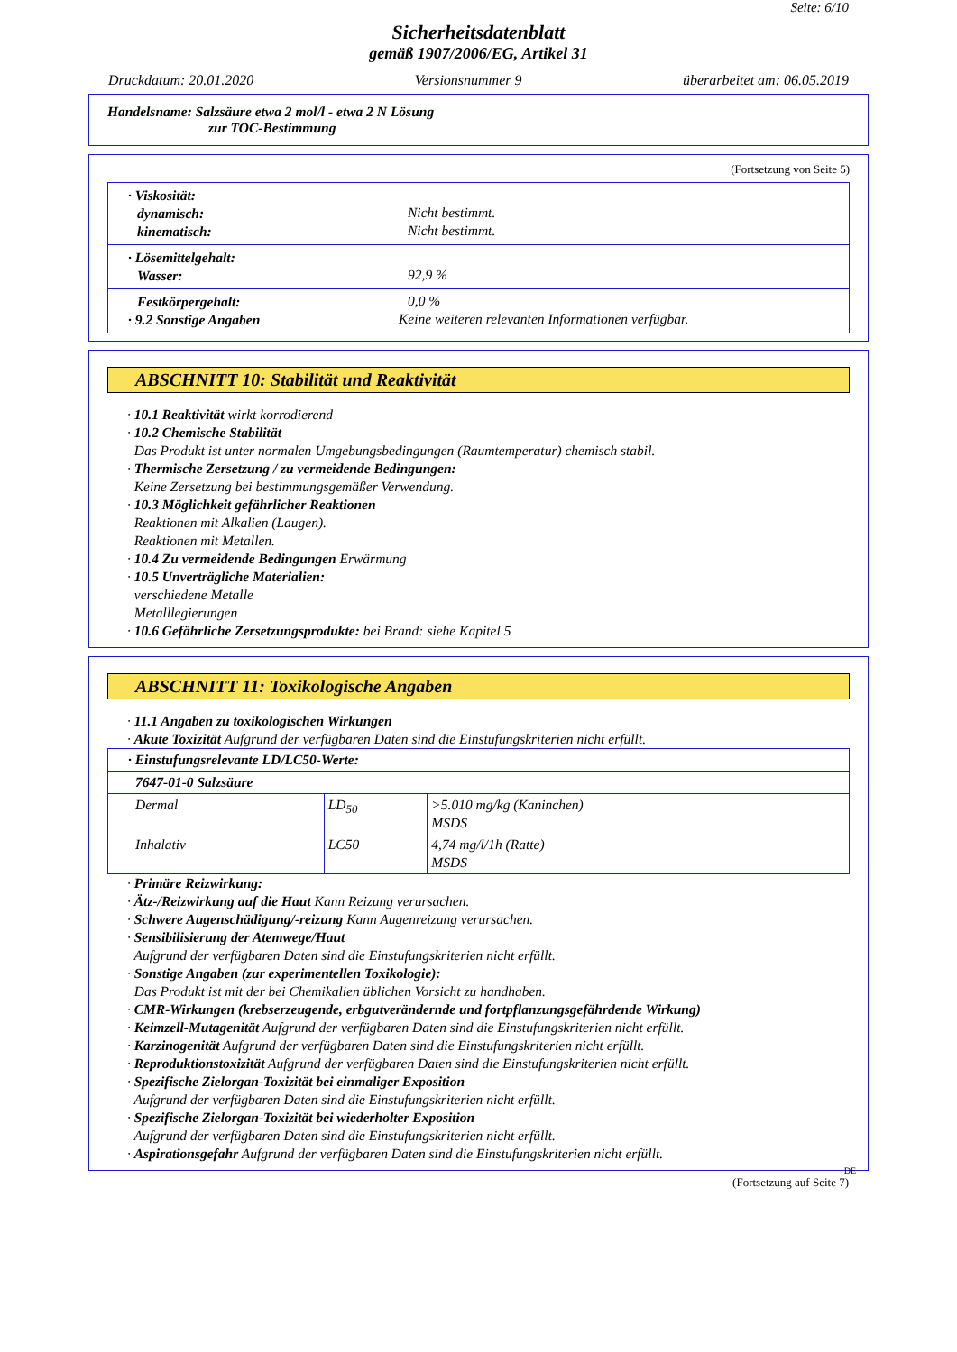Seite: 6/10
Sicherheitsdatenblatt
gemäß 1907/2006/EG, Artikel 31
Druckdatum: 20.01.2020 Versionsnummer 9 überarbeitet am: 06.05.2019
Handelsname: Salzsäure etwa 2 mol/l - etwa 2 N Lösung
zur TOC-Bestimmung
(Fortsetzung von Seite 5)
· Viskosität:
dynamisch:
Nicht bestimmt.
kinematisch:
Nicht bestimmt.
· Lösemittelgehalt:
Wasser:
92,9 %
Festkörpergehalt:
0,0 %
· 9.2 Sonstige Angaben
Keine weiteren relevanten Informationen verfügbar.
ABSCHNITT 10: Stabilität und Reaktivität
· 10.1 Reaktivität wirkt korrodierend
· 10.2 Chemische Stabilität
Das Produkt ist unter normalen Umgebungsbedingungen (Raumtemperatur) chemisch stabil.
· Thermische Zersetzung / zu vermeidende Bedingungen:
Keine Zersetzung bei bestimmungsgemäßer Verwendung.
· 10.3 Möglichkeit gefährlicher Reaktionen
Reaktionen mit Alkalien (Laugen).
Reaktionen mit Metallen.
· 10.4 Zu vermeidende Bedingungen Erwärmung
· 10.5 Unverträgliche Materialien:
verschiedene Metalle
Metalllegierungen
· 10.6 Gefährliche Zersetzungsprodukte: bei Brand: siehe Kapitel 5
ABSCHNITT 11: Toxikologische Angaben
· 11.1 Angaben zu toxikologischen Wirkungen
· Akute Toxizität Aufgrund der verfügbaren Daten sind die Einstufungskriterien nicht erfüllt.
| · Einstufungsrelevante LD/LC50-Werte: | | |
| 7647-01-0 Salzsäure | | |
| Dermal | LD<sub>50</sub> | >5.010 mg/kg (Kaninchen) MSDS |
| Inhalativ | LC50 | 4,74 mg/l/1h (Ratte) MSDS |
· Primäre Reizwirkung:
· Ätz-/Reizwirkung auf die Haut Kann Reizung verursachen.
· Schwere Augenschädigung/-reizung Kann Augenreizung verursachen.
· Sensibilisierung der Atemwege/Haut
Aufgrund der verfügbaren Daten sind die Einstufungskriterien nicht erfüllt.
· Sonstige Angaben (zur experimentellen Toxikologie):
Das Produkt ist mit der bei Chemikalien üblichen Vorsicht zu handhaben.
· CMR-Wirkungen (krebserzeugende, erbgutverändernde und fortpflanzungsgefährdende Wirkung)
· Keimzell-Mutagenität Aufgrund der verfügbaren Daten sind die Einstufungskriterien nicht erfüllt.
· Karzinogenität Aufgrund der verfügbaren Daten sind die Einstufungskriterien nicht erfüllt.
· Reproduktionstoxizität Aufgrund der verfügbaren Daten sind die Einstufungskriterien nicht erfüllt.
· Spezifische Zielorgan-Toxizität bei einmaliger Exposition
Aufgrund der verfügbaren Daten sind die Einstufungskriterien nicht erfüllt.
· Spezifische Zielorgan-Toxizität bei wiederholter Exposition
Aufgrund der verfügbaren Daten sind die Einstufungskriterien nicht erfüllt.
· Aspirationsgefahr Aufgrund der verfügbaren Daten sind die Einstufungskriterien nicht erfüllt.
DE
(Fortsetzung auf Seite 7)